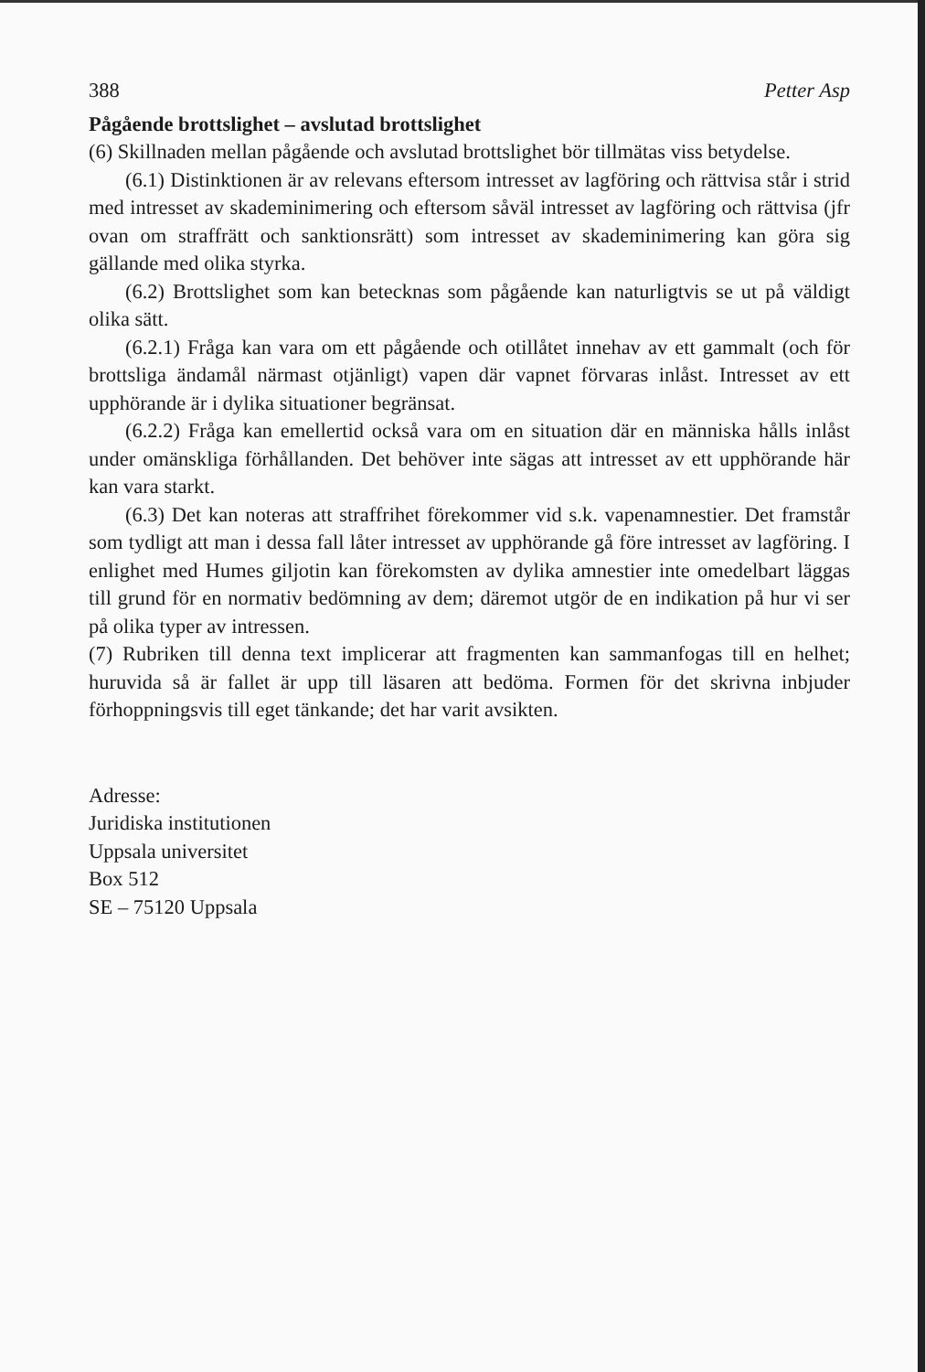388 Petter Asp
Pågående brottslighet – avslutad brottslighet
(6) Skillnaden mellan pågående och avslutad brottslighet bör tillmätas viss betydelse.
(6.1) Distinktionen är av relevans eftersom intresset av lagföring och rättvisa står i strid med intresset av skademinimering och eftersom såväl intresset av lagföring och rättvisa (jfr ovan om straffrätt och sanktionsrätt) som intresset av skademinimering kan göra sig gällande med olika styrka.
(6.2) Brottslighet som kan betecknas som pågående kan naturligtvis se ut på väldigt olika sätt.
(6.2.1) Fråga kan vara om ett pågående och otillåtet innehav av ett gammalt (och för brottsliga ändamål närmast otjänligt) vapen där vapnet förvaras inlåst. Intresset av ett upphörande är i dylika situationer begränsat.
(6.2.2) Fråga kan emellertid också vara om en situation där en människa hålls inlåst under omänskliga förhållanden. Det behöver inte sägas att intresset av ett upphörande här kan vara starkt.
(6.3) Det kan noteras att straffrihet förekommer vid s.k. vapenamnestier. Det framstår som tydligt att man i dessa fall låter intresset av upphörande gå före intresset av lagföring. I enlighet med Humes giljotin kan förekomsten av dylika amnestier inte omedelbart läggas till grund för en normativ bedömning av dem; däremot utgör de en indikation på hur vi ser på olika typer av intressen.
(7) Rubriken till denna text implicerar att fragmenten kan sammanfogas till en helhet; huruvida så är fallet är upp till läsaren att bedöma. Formen för det skrivna inbjuder förhoppningsvis till eget tänkande; det har varit avsikten.
Adresse:
Juridiska institutionen
Uppsala universitet
Box 512
SE – 75120 Uppsala